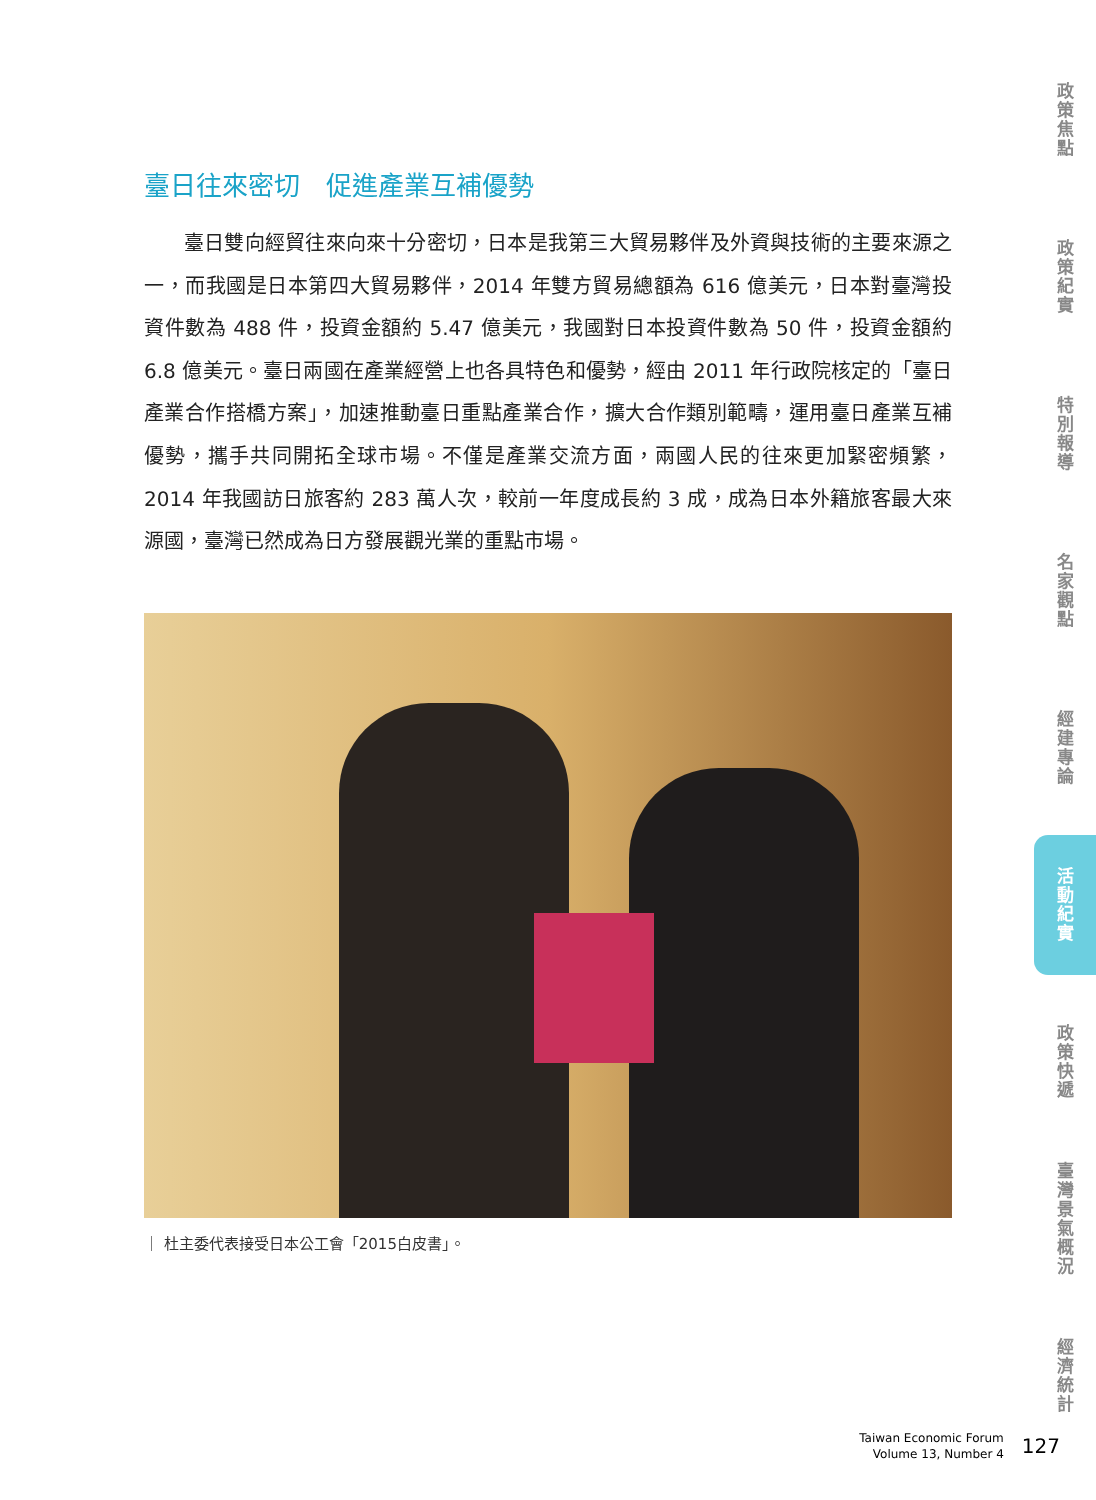臺日往來密切　促進產業互補優勢
臺日雙向經貿往來向來十分密切，日本是我第三大貿易夥伴及外資與技術的主要來源之一，而我國是日本第四大貿易夥伴，2014 年雙方貿易總額為 616 億美元，日本對臺灣投資件數為 488 件，投資金額約 5.47 億美元，我國對日本投資件數為 50 件，投資金額約 6.8 億美元。臺日兩國在產業經營上也各具特色和優勢，經由 2011 年行政院核定的「臺日產業合作搭橋方案」，加速推動臺日重點產業合作，擴大合作類別範疇，運用臺日產業互補優勢，攜手共同開拓全球市場。不僅是產業交流方面，兩國人民的往來更加緊密頻繁，2014 年我國訪日旅客約 283 萬人次，較前一年度成長約 3 成，成為日本外籍旅客最大來源國，臺灣已然成為日方發展觀光業的重點市場。
｜ 杜主委代表接受日本公工會「2015白皮書」。
政策焦點
政策紀實
特別報導
名家觀點
經建專論
活動紀實
政策快遞
臺灣景氣概況
經濟統計
Taiwan Economic Forum
Volume 13, Number 4
127